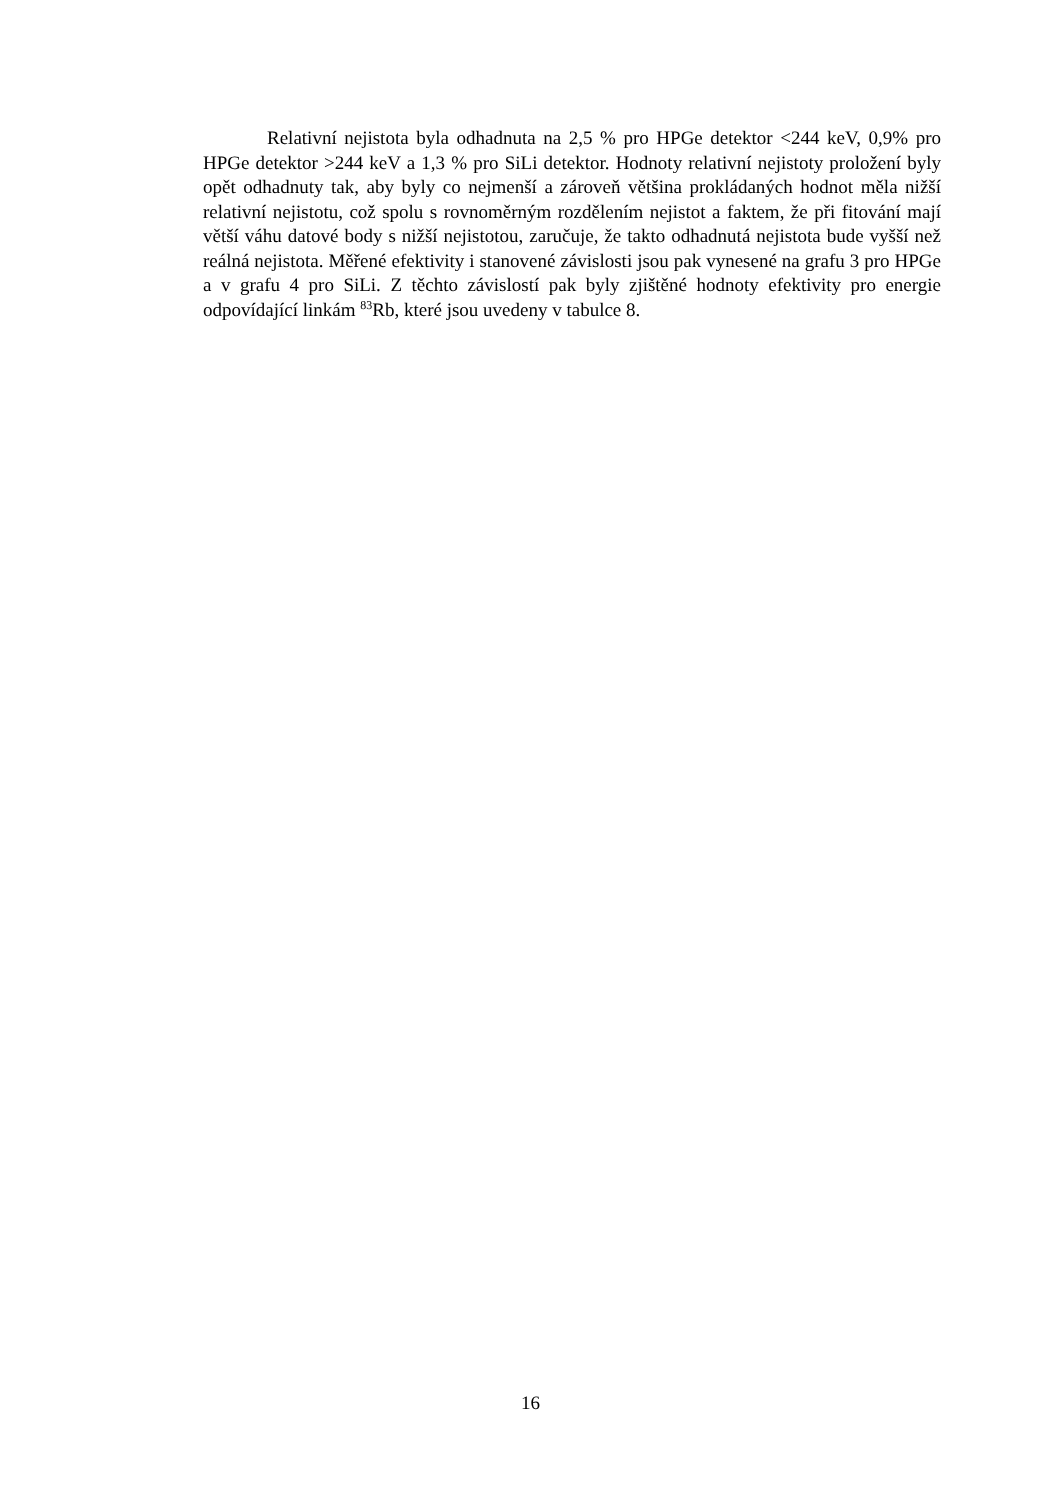Relativní nejistota byla odhadnuta na 2,5 % pro HPGe detektor <244 keV, 0,9% pro HPGe detektor >244 keV a 1,3 % pro SiLi detektor. Hodnoty relativní nejistoty proložení byly opět odhadnuty tak, aby byly co nejmenší a zároveň většina prokládaných hodnot měla nižší relativní nejistotu, což spolu s rovnoměrným rozdělením nejistot a faktem, že při fitování mají větší váhu datové body s nižší nejistotou, zaručuje, že takto odhadnutá nejistota bude vyšší než reálná nejistota. Měřené efektivity i stanovené závislosti jsou pak vynesené na grafu 3 pro HPGe a v grafu 4 pro SiLi. Z těchto závislostí pak byly zjištěné hodnoty efektivity pro energie odpovídající linkám <sup>83</sup>Rb, které jsou uvedeny v tabulce 8.
16